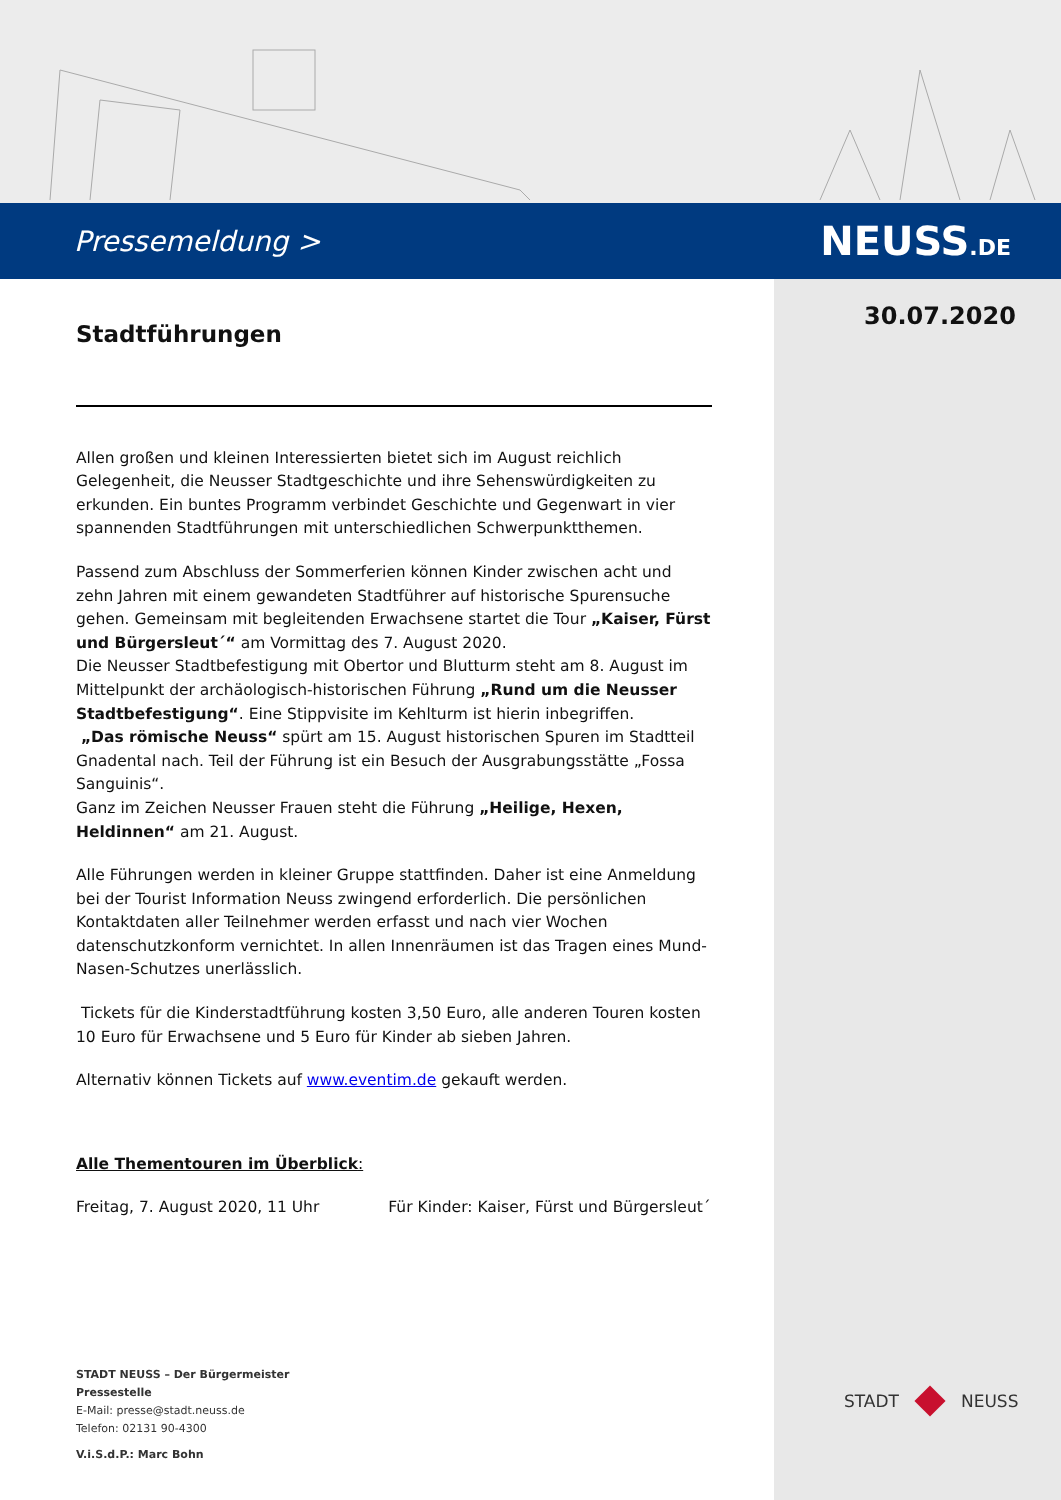Pressemeldung > NEUSS.DE
30.07.2020
Stadtführungen
Allen großen und kleinen Interessierten bietet sich im August reichlich Gelegenheit, die Neusser Stadtgeschichte und ihre Sehenswürdigkeiten zu erkunden. Ein buntes Programm verbindet Geschichte und Gegenwart in vier spannenden Stadtführungen mit unterschiedlichen Schwerpunktthemen.
Passend zum Abschluss der Sommerferien können Kinder zwischen acht und zehn Jahren mit einem gewandeten Stadtführer auf historische Spurensuche gehen. Gemeinsam mit begleitenden Erwachsene startet die Tour „Kaiser, Fürst und Bürgersleut´“ am Vormittag des 7. August 2020.
Die Neusser Stadtbefestigung mit Obertor und Blutturm steht am 8. August im Mittelpunkt der archäologisch-historischen Führung „Rund um die Neusser Stadtbefestigung“. Eine Stippvisite im Kehlturm ist hierin inbegriffen.
„Das römische Neuss“ spürt am 15. August historischen Spuren im Stadtteil Gnadental nach. Teil der Führung ist ein Besuch der Ausgrabungsstätte „Fossa Sanguinis“.
Ganz im Zeichen Neusser Frauen steht die Führung „Heilige, Hexen, Heldinnen“ am 21. August.
Alle Führungen werden in kleiner Gruppe stattfinden. Daher ist eine Anmeldung bei der Tourist Information Neuss zwingend erforderlich. Die persönlichen Kontaktdaten aller Teilnehmer werden erfasst und nach vier Wochen datenschutzkonform vernichtet. In allen Innenräumen ist das Tragen eines Mund-Nasen-Schutzes unerlässlich.
Tickets für die Kinderstadtführung kosten 3,50 Euro, alle anderen Touren kosten 10 Euro für Erwachsene und 5 Euro für Kinder ab sieben Jahren.
Alternativ können Tickets auf www.eventim.de gekauft werden.
Alle Thementouren im Überblick:
Freitag, 7. August 2020, 11 Uhr Für Kinder: Kaiser, Fürst und Bürgersleut´
STADT NEUSS – Der Bürgermeister
Pressestelle
E-Mail: presse@stadt.neuss.de
Telefon: 02131 90-4300
V.i.S.d.P.: Marc Bohn
STADT
NEUSS